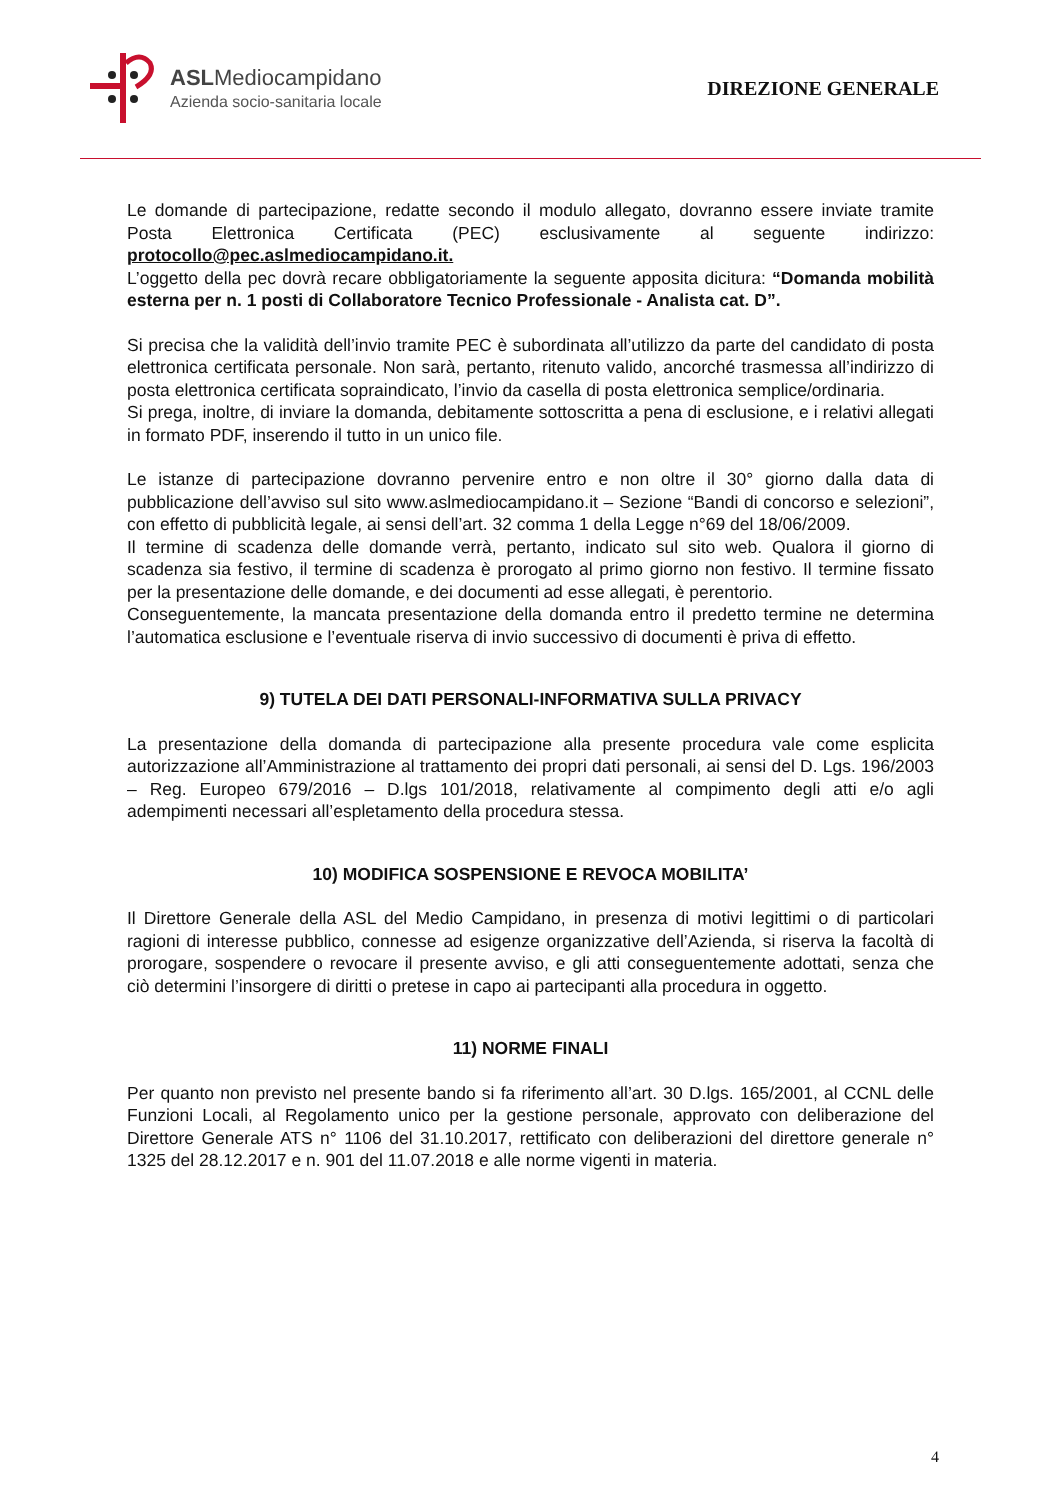ASLMediocampidano
Azienda socio-sanitaria locale
DIREZIONE GENERALE
Le domande di partecipazione, redatte secondo il modulo allegato, dovranno essere inviate tramite Posta Elettronica Certificata (PEC) esclusivamente al seguente indirizzo: protocollo@pec.aslmediocampidano.it.
L’oggetto della pec dovrà recare obbligatoriamente la seguente apposita dicitura: “Domanda mobilità esterna per n. 1 posti di Collaboratore Tecnico Professionale - Analista cat. D”.
Si precisa che la validità dell’invio tramite PEC è subordinata all’utilizzo da parte del candidato di posta elettronica certificata personale. Non sarà, pertanto, ritenuto valido, ancorché trasmessa all’indirizzo di posta elettronica certificata sopraindicato, l’invio da casella di posta elettronica semplice/ordinaria.
Si prega, inoltre, di inviare la domanda, debitamente sottoscritta a pena di esclusione, e i relativi allegati in formato PDF, inserendo il tutto in un unico file.
Le istanze di partecipazione dovranno pervenire entro e non oltre il 30° giorno dalla data di pubblicazione dell’avviso sul sito www.aslmediocampidano.it – Sezione “Bandi di concorso e selezioni”, con effetto di pubblicità legale, ai sensi dell’art. 32 comma 1 della Legge n°69 del 18/06/2009.
Il termine di scadenza delle domande verrà, pertanto, indicato sul sito web. Qualora il giorno di scadenza sia festivo, il termine di scadenza è prorogato al primo giorno non festivo. Il termine fissato per la presentazione delle domande, e dei documenti ad esse allegati, è perentorio.
Conseguentemente, la mancata presentazione della domanda entro il predetto termine ne determina l’automatica esclusione e l’eventuale riserva di invio successivo di documenti è priva di effetto.
9) TUTELA DEI DATI PERSONALI-INFORMATIVA SULLA PRIVACY
La presentazione della domanda di partecipazione alla presente procedura vale come esplicita autorizzazione all’Amministrazione al trattamento dei propri dati personali, ai sensi del D. Lgs. 196/2003 – Reg. Europeo 679/2016 – D.lgs 101/2018, relativamente al compimento degli atti e/o agli adempimenti necessari all’espletamento della procedura stessa.
10) MODIFICA SOSPENSIONE E REVOCA MOBILITA’
Il Direttore Generale della ASL del Medio Campidano, in presenza di motivi legittimi o di particolari ragioni di interesse pubblico, connesse ad esigenze organizzative dell’Azienda, si riserva la facoltà di prorogare, sospendere o revocare il presente avviso, e gli atti conseguentemente adottati, senza che ciò determini l’insorgere di diritti o pretese in capo ai partecipanti alla procedura in oggetto.
11) NORME FINALI
Per quanto non previsto nel presente bando si fa riferimento all’art. 30 D.lgs. 165/2001, al CCNL delle Funzioni Locali, al Regolamento unico per la gestione personale, approvato con deliberazione del Direttore Generale ATS n° 1106 del 31.10.2017, rettificato con deliberazioni del direttore generale n° 1325 del 28.12.2017 e n. 901 del 11.07.2018 e alle norme vigenti in materia.
4